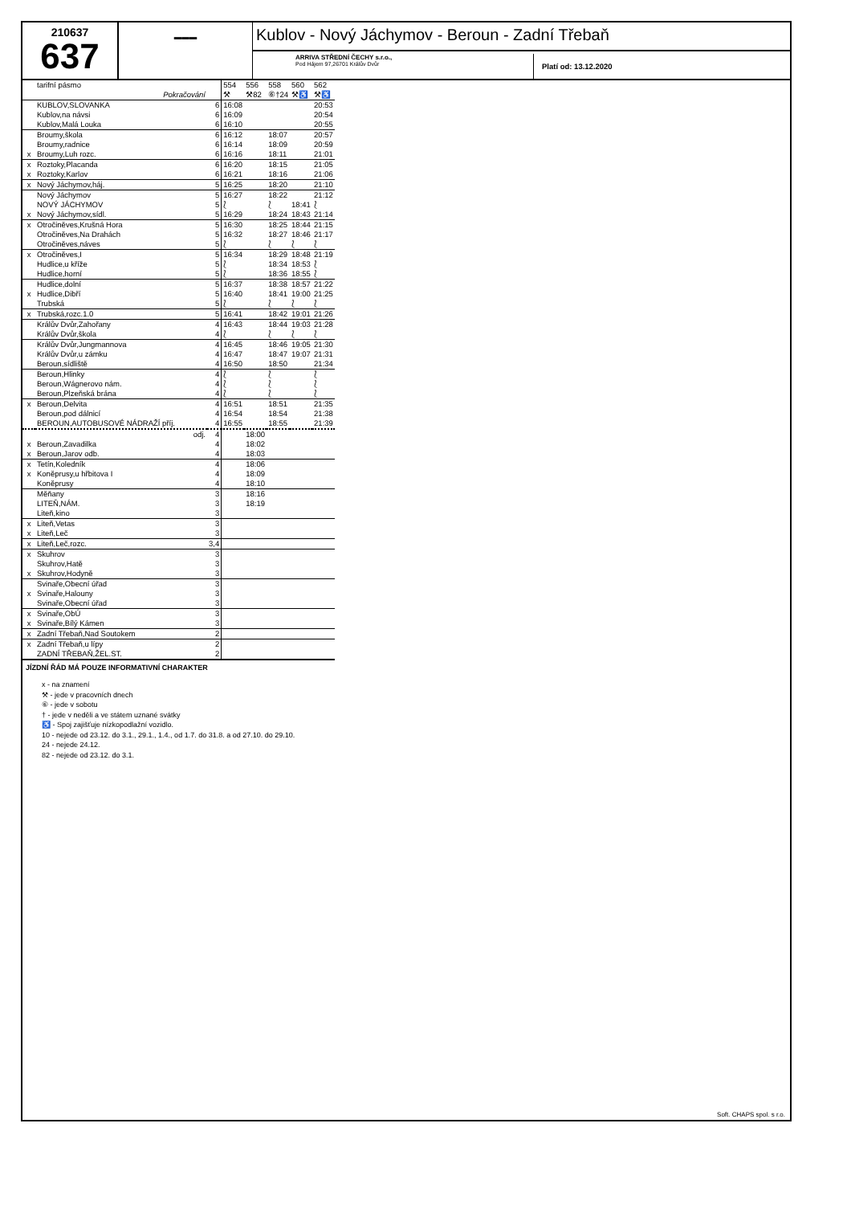210637
637
▬▬▬
Kublov - Nový Jáchymov - Beroun - Zadní Třebaň
ARRIVA STŘEDNÍ ČECHY s.r.o.,
Pod Hájem 97,26701 Králův Dvůr
Platí od: 13.12.2020
| | tarifní pásmo | | 554 | 556 | 558 | 560 | 562 |
| | Pokračování | | ⚒ | ⚒82 | ⑥†24 | ⚒♿ | ⚒♿ |
| | KUBLOV,SLOVANKA | 6 | 16:08 | | | | 20:53 |
| | Kublov,na návsi | 6 | 16:09 | | | | 20:54 |
| | Kublov,Malá Louka | 6 | 16:10 | | | | 20:55 |
| | Broumy,škola | 6 | 16:12 | | 18:07 | | 20:57 |
| | Broumy,radnice | 6 | 16:14 | | 18:09 | | 20:59 |
| x | Broumy,Luh rozc. | 6 | 16:16 | | 18:11 | | 21:01 |
| x | Roztoky,Placanda | 6 | 16:20 | | 18:15 | | 21:05 |
| x | Roztoky,Karlov | 6 | 16:21 | | 18:16 | | 21:06 |
| x | Nový Jáchymov,háj. | 5 | 16:25 | | 18:20 | | 21:10 |
| | Nový Jáchymov | 5 | 16:27 | | 18:22 | | 21:12 |
| | NOVÝ JÁCHYMOV | 5 | ⟅ | | ⟅ | 18:41 | ⟅ |
| x | Nový Jáchymov,sídl. | 5 | 16:29 | | 18:24 | 18:43 | 21:14 |
| x | Otročiněves,Krušná Hora | 5 | 16:30 | | 18:25 | 18:44 | 21:15 |
| | Otročiněves,Na Drahách | 5 | 16:32 | | 18:27 | 18:46 | 21:17 |
| | Otročiněves,náves | 5 | ⟅ | | ⟅ | ⟅ | ⟅ |
| x | Otročiněves,I | 5 | 16:34 | | 18:29 | 18:48 | 21:19 |
| | Hudlice,u kříže | 5 | ⟅ | | 18:34 | 18:53 | ⟅ |
| | Hudlice,horní | 5 | ⟅ | | 18:36 | 18:55 | ⟅ |
| | Hudlice,dolní | 5 | 16:37 | | 18:38 | 18:57 | 21:22 |
| x | Hudlice,Dibří | 5 | 16:40 | | 18:41 | 19:00 | 21:25 |
| | Trubská | 5 | ⟅ | | ⟅ | ⟅ | ⟅ |
| x | Trubská,rozc.1.0 | 5 | 16:41 | | 18:42 | 19:01 | 21:26 |
| | Králův Dvůr,Zahořany | 4 | 16:43 | | 18:44 | 19:03 | 21:28 |
| | Králův Dvůr,škola | 4 | ⟅ | | ⟅ | ⟅ | ⟅ |
| | Králův Dvůr,Jungmannova | 4 | 16:45 | | 18:46 | 19:05 | 21:30 |
| | Králův Dvůr,u zámku | 4 | 16:47 | | 18:47 | 19:07 | 21:31 |
| | Beroun,sídliště | 4 | 16:50 | | 18:50 | | 21:34 |
| | Beroun,Hlinky | 4 | ⟅ | | ⟅ | | ⟅ |
| | Beroun,Wágnerovo nám. | 4 | ⟅ | | ⟅ | | ⟅ |
| | Beroun,Plzeňská brána | 4 | ⟅ | | ⟅ | | ⟅ |
| x | Beroun,Delvita | 4 | 16:51 | | 18:51 | | 21:35 |
| | Beroun,pod dálnicí | 4 | 16:54 | | 18:54 | | 21:38 |
| | BEROUN,AUTOBUSOVÉ NÁDRAŽÍ příj. | 4 | 16:55 | | 18:55 | | 21:39 |
| | odj. | 4 | | 18:00 | | | |
| x | Beroun,Zavadilka | 4 | | 18:02 | | | |
| x | Beroun,Jarov odb. | 4 | | 18:03 | | | |
| x | Tetín,Koledník | 4 | | 18:06 | | | |
| x | Koněprusy,u hřbitova I | 4 | | 18:09 | | | |
| | Koněprusy | 4 | | 18:10 | | | |
| | Měňany | 3 | | 18:16 | | | |
| | LITEŇ,NÁM. | 3 | | 18:19 | | | |
| | Liteň,kino | 3 | | | | | |
| x | Liteň,Vetas | 3 | | | | | |
| x | Liteň,Leč | 3 | | | | | |
| x | Liteň,Leč,rozc. | 3,4 | | | | | |
| x | Skuhrov | 3 | | | | | |
| | Skuhrov,Hatě | 3 | | | | | |
| x | Skuhrov,Hodyně | 3 | | | | | |
| | Svinaře,Obecní úřad | 3 | | | | | |
| x | Svinaře,Halouny | 3 | | | | | |
| | Svinaře,Obecní úřad | 3 | | | | | |
| x | Svinaře,ObÚ | 3 | | | | | |
| x | Svinaře,Bílý Kámen | 3 | | | | | |
| x | Zadní Třebaň,Nad Soutokem | 2 | | | | | |
| x | Zadní Třebaň,u lípy | 2 | | | | | |
| | ZADNÍ TŘEBAŇ,ŽEL.ST. | 2 | | | | | |
JÍZDNÍ ŘÁD MÁ POUZE INFORMATIVNÍ CHARAKTER
x - na znamení
⚒ - jede v pracovních dnech
⑥ - jede v sobotu
† - jede v neděli a ve státem uznané svátky
♿ - Spoj zajišťuje nízkopodlažní vozidlo.
10 - nejede od 23.12. do 3.1., 29.1., 1.4., od 1.7. do 31.8. a od 27.10. do 29.10.
24 - nejede 24.12.
82 - nejede od 23.12. do 3.1.
Soft. CHAPS spol. s r.o.